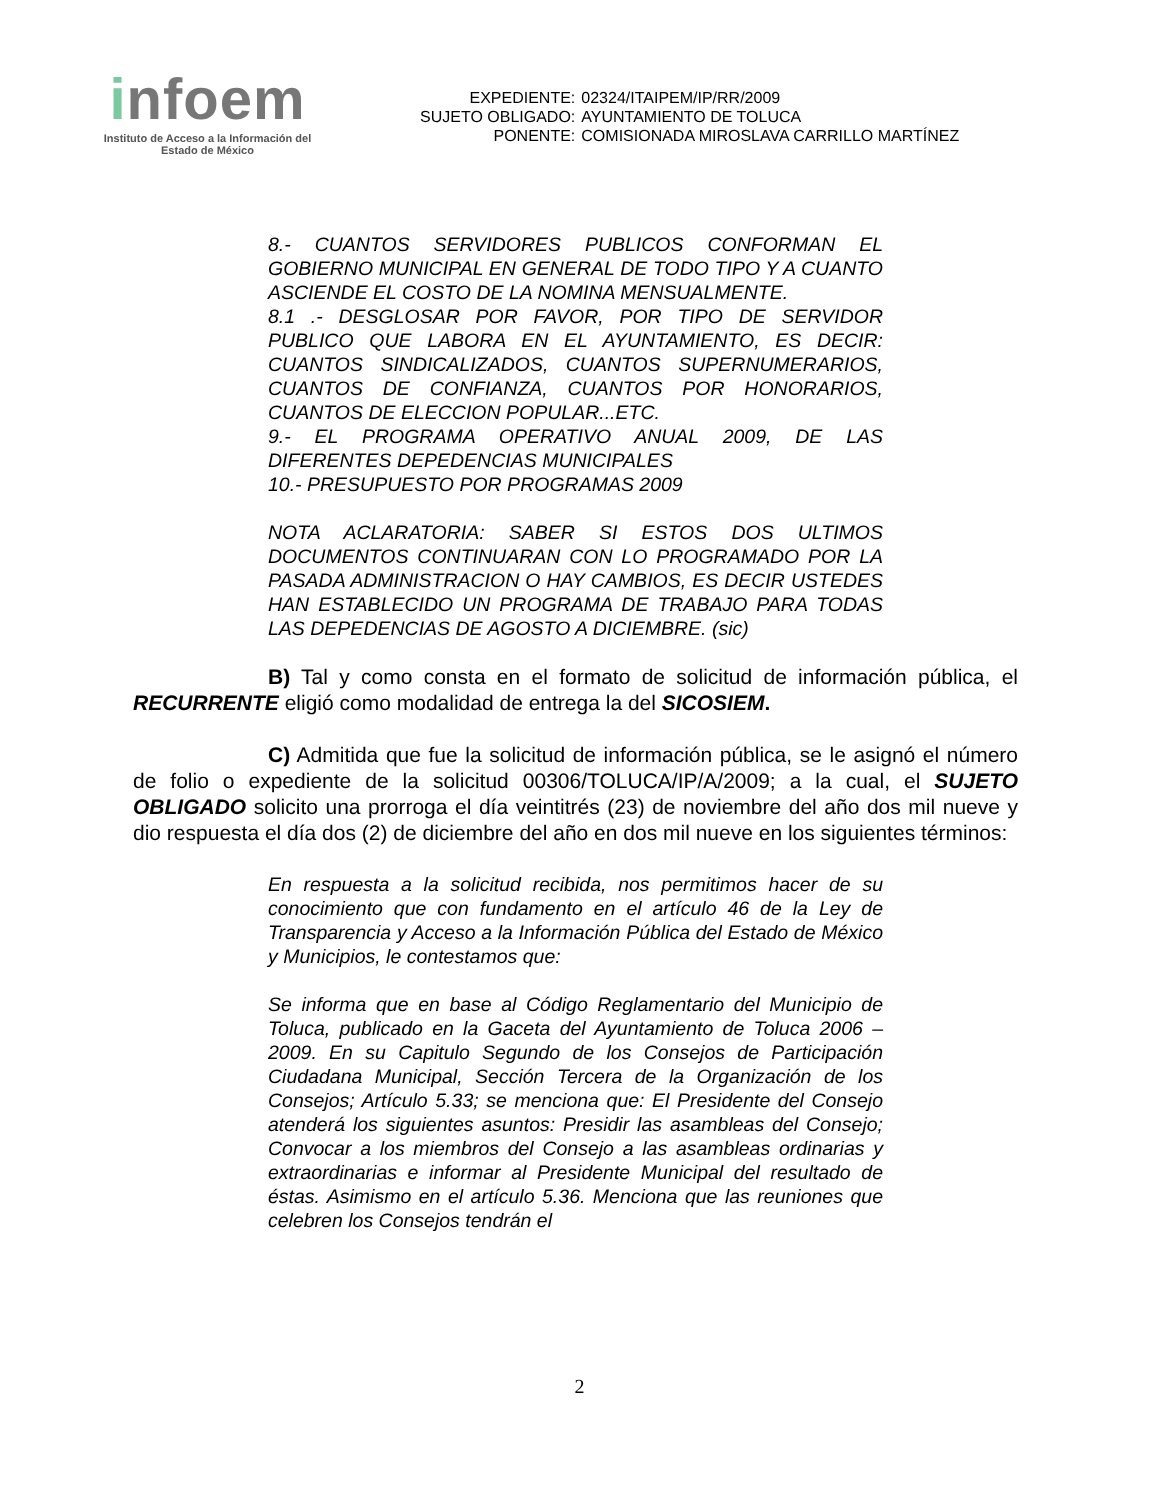infoem
Instituto de Acceso a la Información del
Estado de México
| EXPEDIENTE: | 02324/ITAIPEM/IP/RR/2009 |
| SUJETO OBLIGADO: | AYUNTAMIENTO DE TOLUCA |
| PONENTE: | COMISIONADA MIROSLAVA CARRILLO MARTÍNEZ |
8.- CUANTOS SERVIDORES PUBLICOS CONFORMAN EL GOBIERNO MUNICIPAL EN GENERAL DE TODO TIPO Y A CUANTO ASCIENDE EL COSTO DE LA NOMINA MENSUALMENTE.
8.1 .- DESGLOSAR POR FAVOR, POR TIPO DE SERVIDOR PUBLICO QUE LABORA EN EL AYUNTAMIENTO, ES DECIR: CUANTOS SINDICALIZADOS, CUANTOS SUPERNUMERARIOS, CUANTOS DE CONFIANZA, CUANTOS POR HONORARIOS, CUANTOS DE ELECCION POPULAR...ETC.
9.- EL PROGRAMA OPERATIVO ANUAL 2009, DE LAS DIFERENTES DEPEDENCIAS MUNICIPALES
10.- PRESUPUESTO POR PROGRAMAS 2009
NOTA ACLARATORIA: SABER SI ESTOS DOS ULTIMOS DOCUMENTOS CONTINUARAN CON LO PROGRAMADO POR LA PASADA ADMINISTRACION O HAY CAMBIOS, ES DECIR USTEDES HAN ESTABLECIDO UN PROGRAMA DE TRABAJO PARA TODAS LAS DEPEDENCIAS DE AGOSTO A DICIEMBRE. (sic)
B) Tal y como consta en el formato de solicitud de información pública, el RECURRENTE eligió como modalidad de entrega la del SICOSIEM.
C) Admitida que fue la solicitud de información pública, se le asignó el número de folio o expediente de la solicitud 00306/TOLUCA/IP/A/2009; a la cual, el SUJETO OBLIGADO solicito una prorroga el día veintitrés (23) de noviembre del año dos mil nueve y dio respuesta el día dos (2) de diciembre del año en dos mil nueve en los siguientes términos:
En respuesta a la solicitud recibida, nos permitimos hacer de su conocimiento que con fundamento en el artículo 46 de la Ley de Transparencia y Acceso a la Información Pública del Estado de México y Municipios, le contestamos que:
Se informa que en base al Código Reglamentario del Municipio de Toluca, publicado en la Gaceta del Ayuntamiento de Toluca 2006 – 2009. En su Capitulo Segundo de los Consejos de Participación Ciudadana Municipal, Sección Tercera de la Organización de los Consejos; Artículo 5.33; se menciona que: El Presidente del Consejo atenderá los siguientes asuntos: Presidir las asambleas del Consejo; Convocar a los miembros del Consejo a las asambleas ordinarias y extraordinarias e informar al Presidente Municipal del resultado de éstas. Asimismo en el artículo 5.36. Menciona que las reuniones que celebren los Consejos tendrán el
2